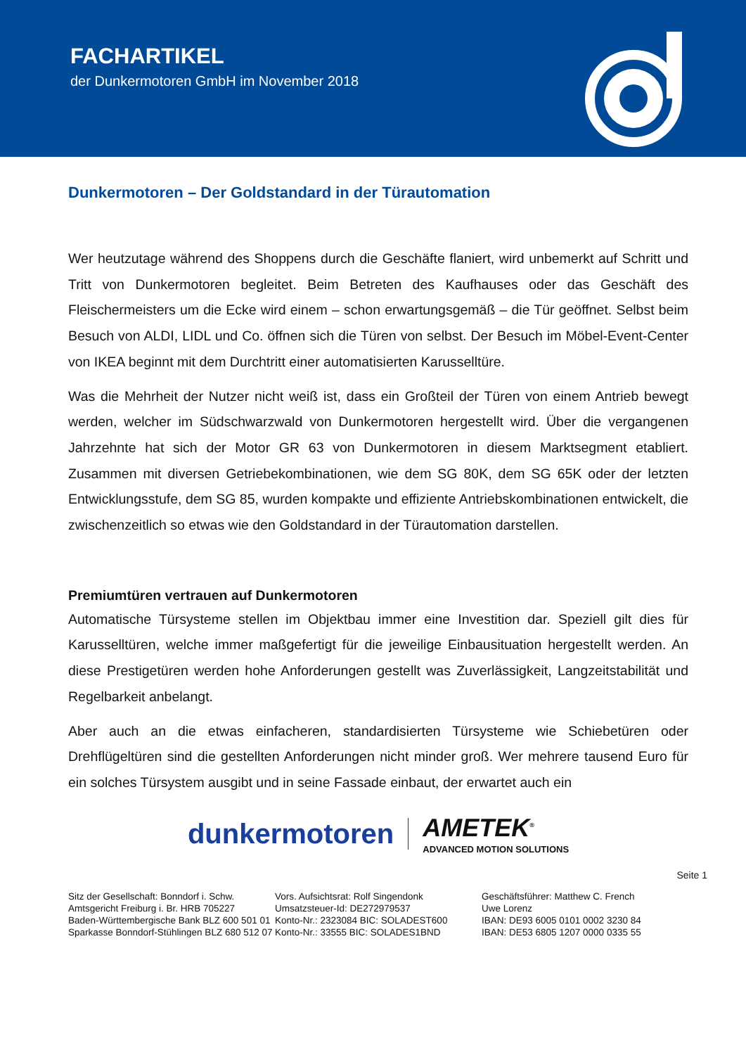FACHARTIKEL
der Dunkermotoren GmbH im November 2018
Dunkermotoren – Der Goldstandard in der Türautomation
Wer heutzutage während des Shoppens durch die Geschäfte flaniert, wird unbemerkt auf Schritt und Tritt von Dunkermotoren begleitet. Beim Betreten des Kaufhauses oder das Geschäft des Fleischermeisters um die Ecke wird einem – schon erwartungsgemäß – die Tür geöffnet. Selbst beim Besuch von ALDI, LIDL und Co. öffnen sich die Türen von selbst. Der Besuch im Möbel-Event-Center von IKEA beginnt mit dem Durchtritt einer automatisierten Karusselltüre.
Was die Mehrheit der Nutzer nicht weiß ist, dass ein Großteil der Türen von einem Antrieb bewegt werden, welcher im Südschwarzwald von Dunkermotoren hergestellt wird. Über die vergangenen Jahrzehnte hat sich der Motor GR 63 von Dunkermotoren in diesem Marktsegment etabliert. Zusammen mit diversen Getriebekombinationen, wie dem SG 80K, dem SG 65K oder der letzten Entwicklungsstufe, dem SG 85, wurden kompakte und effiziente Antriebskombinationen entwickelt, die zwischenzeitlich so etwas wie den Goldstandard in der Türautomation darstellen.
Premiumtüren vertrauen auf Dunkermotoren
Automatische Türsysteme stellen im Objektbau immer eine Investition dar. Speziell gilt dies für Karusselltüren, welche immer maßgefertigt für die jeweilige Einbausituation hergestellt werden. An diese Prestigetüren werden hohe Anforderungen gestellt was Zuverlässigkeit, Langzeitstabilität und Regelbarkeit anbelangt.
Aber auch an die etwas einfacheren, standardisierten Türsysteme wie Schiebetüren oder Drehflügeltüren sind die gestellten Anforderungen nicht minder groß. Wer mehrere tausend Euro für ein solches Türsystem ausgibt und in seine Fassade einbaut, der erwartet auch ein
dunkermotoren
AMETEK<sup>®</sup>
ADVANCED MOTION SOLUTIONS
Seite 1
Sitz der Gesellschaft: Bonndorf i. Schw.
Amtsgericht Freiburg i. Br. HRB 705227
Baden-Württembergische Bank BLZ 600 501 01
Sparkasse Bonndorf-Stühlingen BLZ 680 512 07
Vors. Aufsichtsrat: Rolf Singendonk
Umsatzsteuer-Id: DE272979537
Konto-Nr.: 2323084 BIC: SOLADEST600
Konto-Nr.: 33555 BIC: SOLADES1BND
Geschäftsführer: Matthew C. French
Uwe Lorenz
IBAN: DE93 6005 0101 0002 3230 84
IBAN: DE53 6805 1207 0000 0335 55